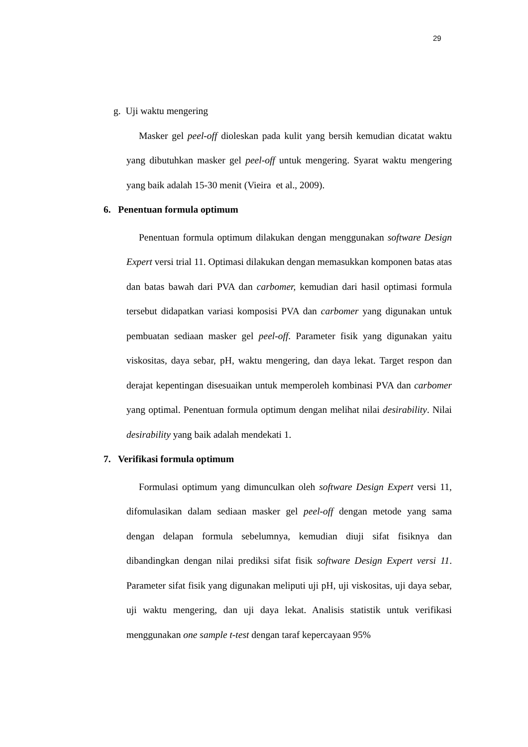29
g. Uji waktu mengering
Masker gel peel-off dioleskan pada kulit yang bersih kemudian dicatat waktu yang dibutuhkan masker gel peel-off untuk mengering. Syarat waktu mengering yang baik adalah 15-30 menit (Vieira et al., 2009).
6. Penentuan formula optimum
Penentuan formula optimum dilakukan dengan menggunakan software Design Expert versi trial 11. Optimasi dilakukan dengan memasukkan komponen batas atas dan batas bawah dari PVA dan carbomer, kemudian dari hasil optimasi formula tersebut didapatkan variasi komposisi PVA dan carbomer yang digunakan untuk pembuatan sediaan masker gel peel-off. Parameter fisik yang digunakan yaitu viskositas, daya sebar, pH, waktu mengering, dan daya lekat. Target respon dan derajat kepentingan disesuaikan untuk memperoleh kombinasi PVA dan carbomer yang optimal. Penentuan formula optimum dengan melihat nilai desirability. Nilai desirability yang baik adalah mendekati 1.
7. Verifikasi formula optimum
Formulasi optimum yang dimunculkan oleh software Design Expert versi 11, difomulasikan dalam sediaan masker gel peel-off dengan metode yang sama dengan delapan formula sebelumnya, kemudian diuji sifat fisiknya dan dibandingkan dengan nilai prediksi sifat fisik software Design Expert versi 11. Parameter sifat fisik yang digunakan meliputi uji pH, uji viskositas, uji daya sebar, uji waktu mengering, dan uji daya lekat. Analisis statistik untuk verifikasi menggunakan one sample t-test dengan taraf kepercayaan 95%